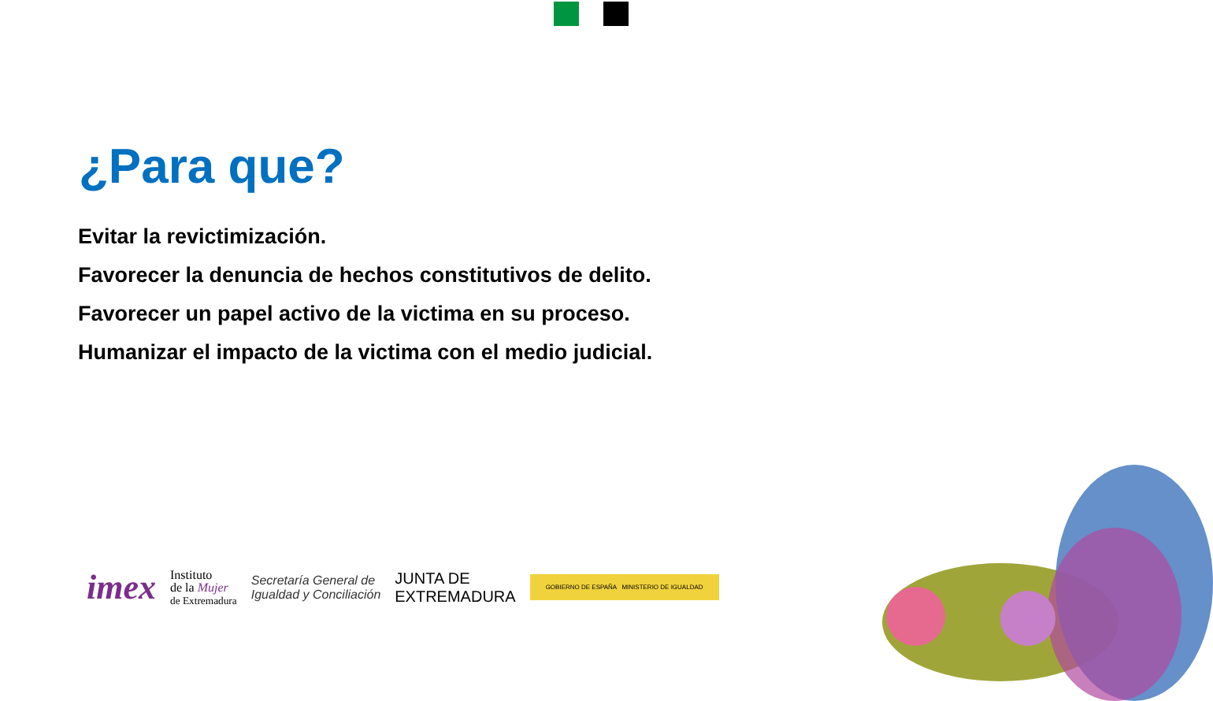¿Para que?
Evitar la revictimización.
Favorecer la denuncia de hechos constitutivos de delito.
Favorecer un papel activo de la victima en su proceso.
Humanizar el impacto de la victima con el medio judicial.
imex Instituto
de la Mujer
de Extremadura Secretaría General de
Igualdad y Conciliación JUNTA DE
EXTREMADURA GOBIERNO DE ESPAÑA MINISTERIO DE IGUALDAD